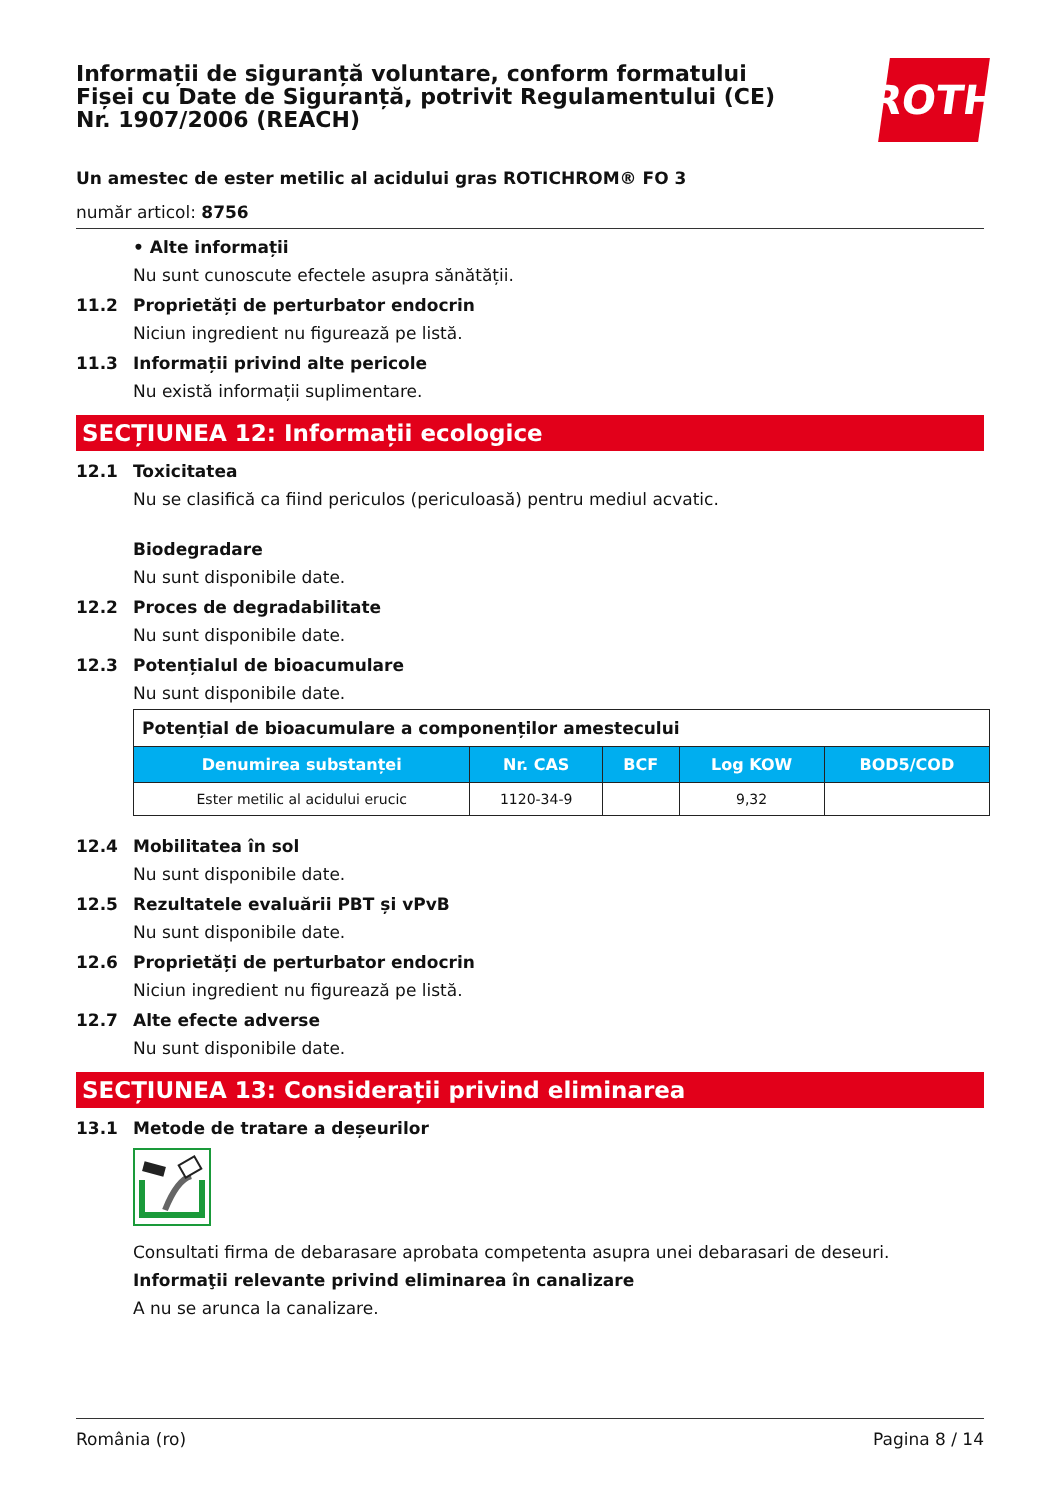Informații de siguranță voluntare, conform formatului
Fișei cu Date de Siguranță, potrivit Regulamentului (CE)
Nr. 1907/2006 (REACH)
ROTH
Un amestec de ester metilic al acidului gras ROTICHROM® FO 3
număr articol: 8756
• Alte informații
Nu sunt cunoscute efectele asupra sănătății.
11.2 Proprietăți de perturbator endocrin
Niciun ingredient nu figurează pe listă.
11.3 Informații privind alte pericole
Nu există informații suplimentare.
SECȚIUNEA 12: Informații ecologice
12.1 Toxicitatea
Nu se clasifică ca fiind periculos (periculoasă) pentru mediul acvatic.
Biodegradare
Nu sunt disponibile date.
12.2 Proces de degradabilitate
Nu sunt disponibile date.
12.3 Potențialul de bioacumulare
Nu sunt disponibile date.
| Potențial de bioacumulare a componenților amestecului | | | | |
| Denumirea substanței | Nr. CAS | BCF | Log KOW | BOD5/COD |
| Ester metilic al acidului erucic | 1120-34-9 | | 9,32 | |
12.4 Mobilitatea în sol
Nu sunt disponibile date.
12.5 Rezultatele evaluării PBT și vPvB
Nu sunt disponibile date.
12.6 Proprietăți de perturbator endocrin
Niciun ingredient nu figurează pe listă.
12.7 Alte efecte adverse
Nu sunt disponibile date.
SECȚIUNEA 13: Considerații privind eliminarea
13.1 Metode de tratare a deșeurilor
Consultati firma de debarasare aprobata competenta asupra unei debarasari de deseuri.
Informaţii relevante privind eliminarea în canalizare
A nu se arunca la canalizare.
România (ro) Pagina 8 / 14